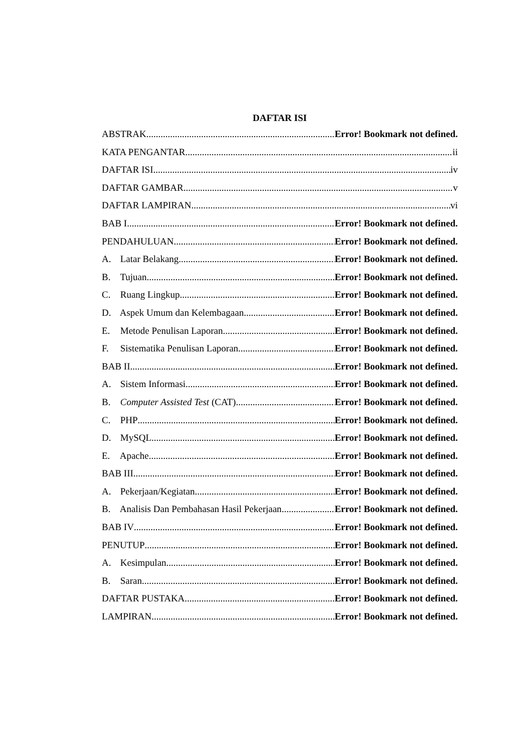DAFTAR ISI
ABSTRAK Error! Bookmark not defined.
KATA PENGANTAR ii
DAFTAR ISI iv
DAFTAR GAMBAR v
DAFTAR LAMPIRAN vi
BAB I Error! Bookmark not defined.
PENDAHULUAN Error! Bookmark not defined.
A. Latar Belakang Error! Bookmark not defined.
B. Tujuan Error! Bookmark not defined.
C. Ruang Lingkup Error! Bookmark not defined.
D. Aspek Umum dan Kelembagaan Error! Bookmark not defined.
E. Metode Penulisan Laporan Error! Bookmark not defined.
F. Sistematika Penulisan Laporan Error! Bookmark not defined.
BAB II Error! Bookmark not defined.
A. Sistem Informasi Error! Bookmark not defined.
B. Computer Assisted Test (CAT) Error! Bookmark not defined.
C. PHP Error! Bookmark not defined.
D. MySQL Error! Bookmark not defined.
E. Apache Error! Bookmark not defined.
BAB III Error! Bookmark not defined.
A. Pekerjaan/Kegiatan Error! Bookmark not defined.
B. Analisis Dan Pembahasan Hasil Pekerjaan Error! Bookmark not defined.
BAB IV Error! Bookmark not defined.
PENUTUP Error! Bookmark not defined.
A. Kesimpulan Error! Bookmark not defined.
B. Saran Error! Bookmark not defined.
DAFTAR PUSTAKA Error! Bookmark not defined.
LAMPIRAN Error! Bookmark not defined.